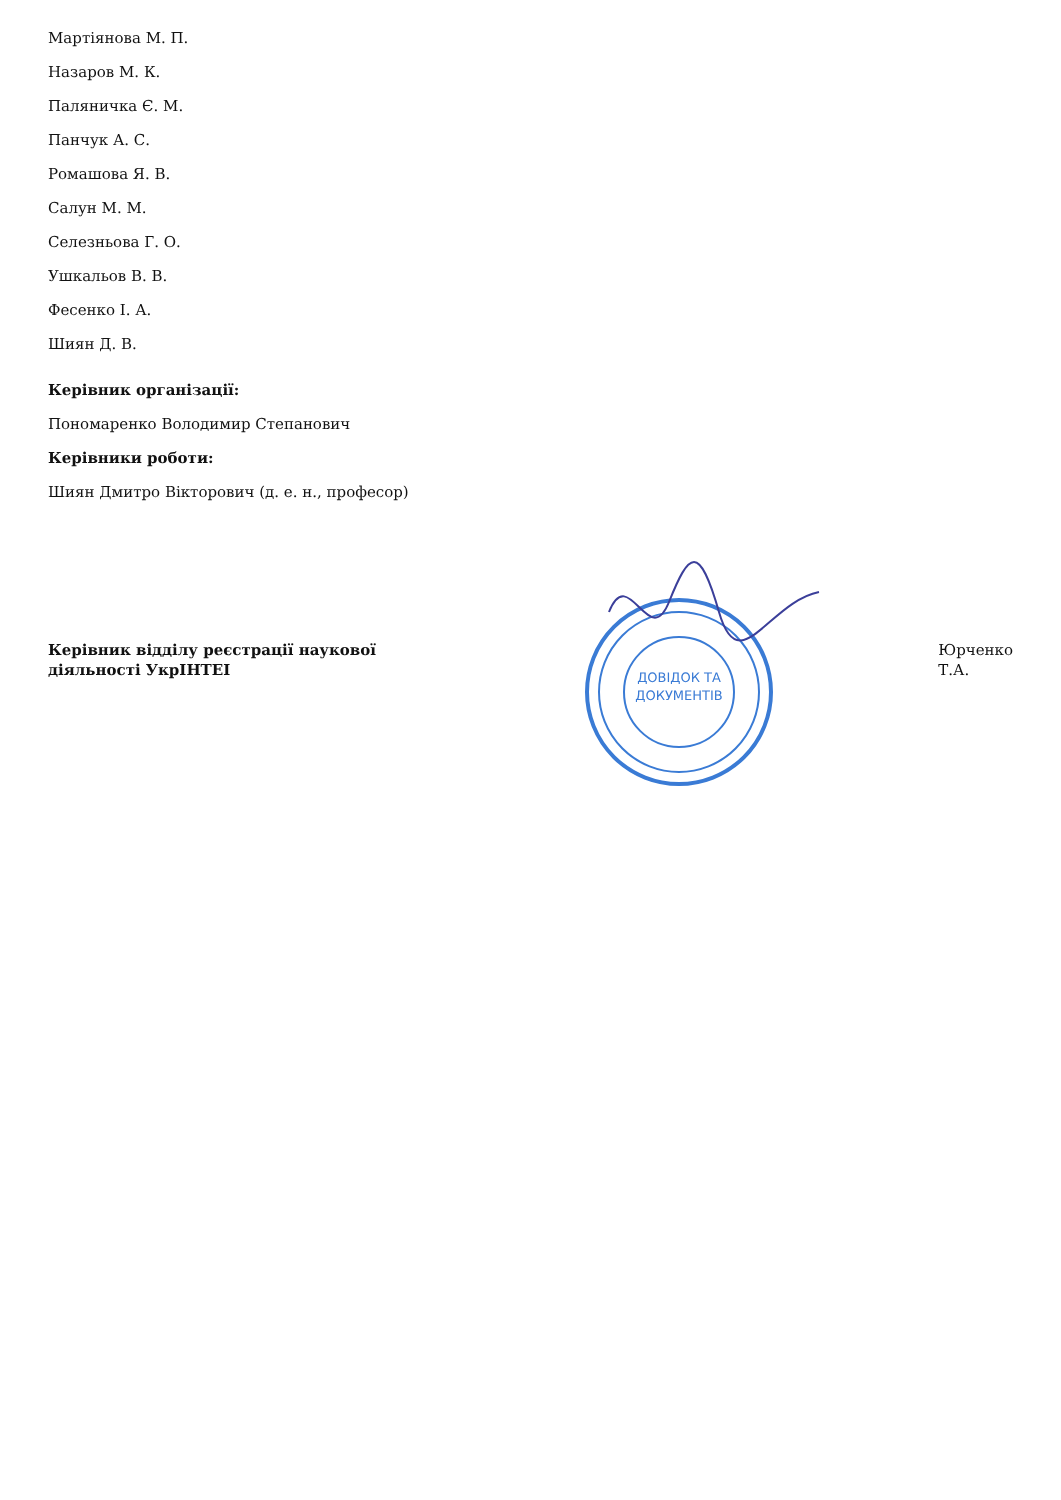Мартіянова М. П.
Назаров М. К.
Паляничка Є. М.
Панчук А. С.
Ромашова Я. В.
Салун М. М.
Селезньова Г. О.
Ушкальов В. В.
Фесенко І. А.
Шиян Д. В.
Керівник організації:
Пономаренко Володимир Степанович
Керівники роботи:
Шиян Дмитро Вікторович (д. е. н., професор)
Керівник відділу реєстрації наукової діяльності УкрІНТЕІ
ДОВІДОК ТА
ДОКУМЕНТІВ
Юрченко Т.А.